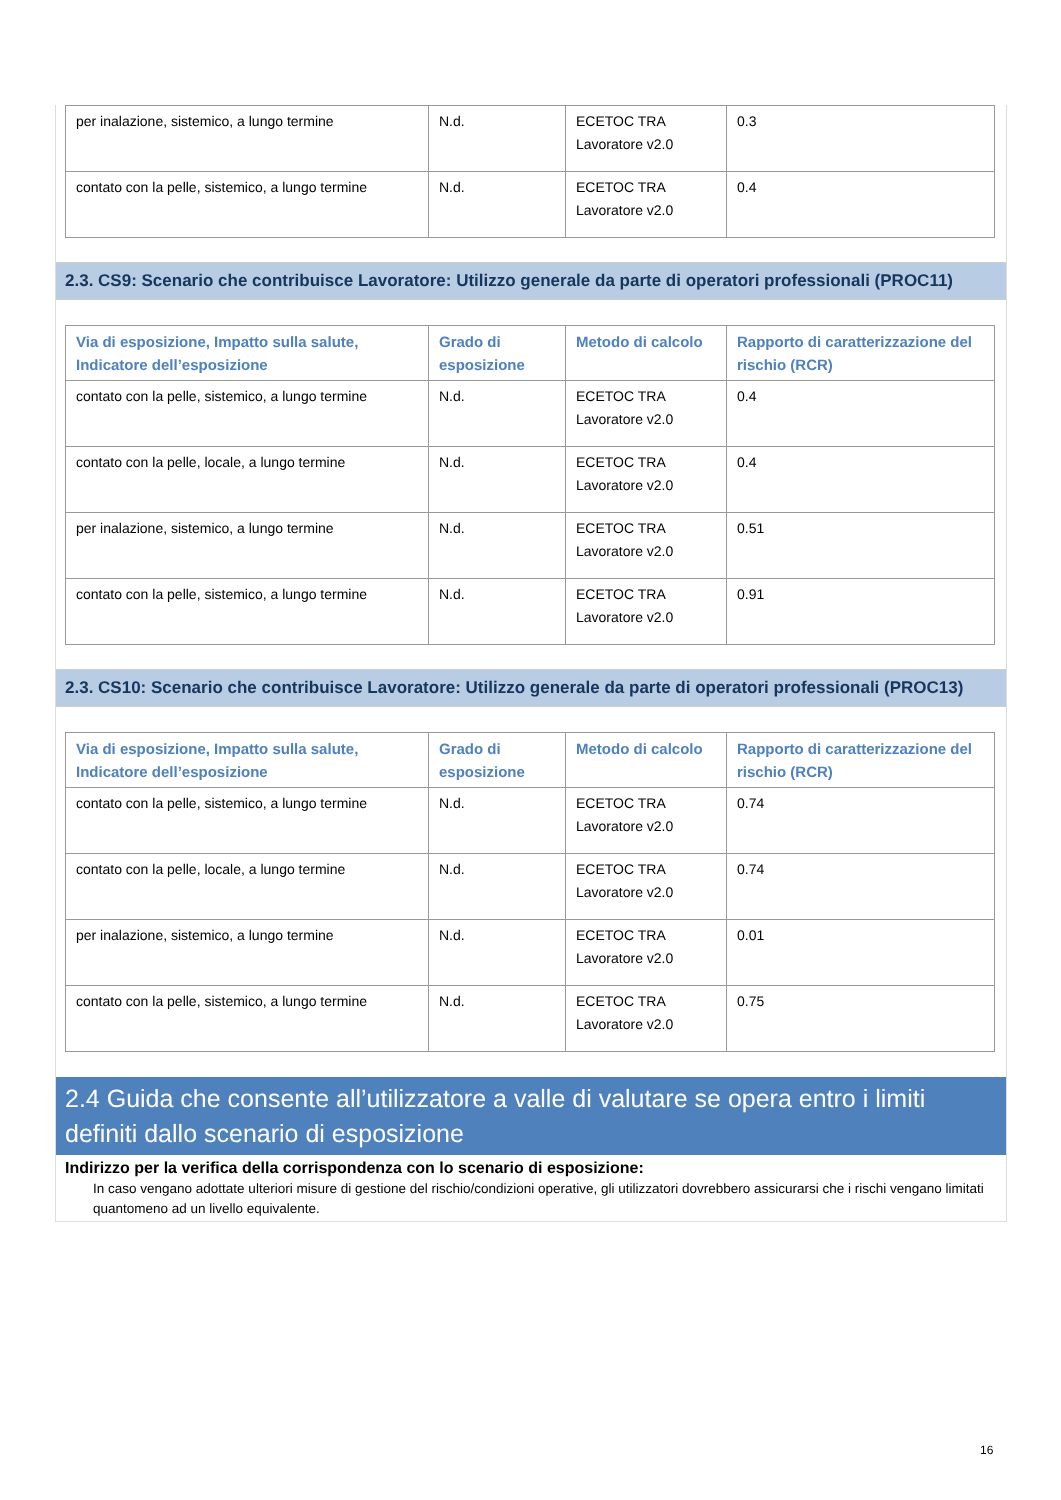| per inalazione, sistemico, a lungo termine | N.d. | ECETOC TRA Lavoratore v2.0 | 0.3 |
| contato con la pelle, sistemico, a lungo termine | N.d. | ECETOC TRA Lavoratore v2.0 | 0.4 |
2.3. CS9: Scenario che contribuisce Lavoratore: Utilizzo generale da parte di operatori professionali (PROC11)
| Via di esposizione, Impatto sulla salute, Indicatore dell’esposizione | Grado di esposizione | Metodo di calcolo | Rapporto di caratterizzazione del rischio (RCR) |
| --- | --- | --- | --- |
| contato con la pelle, sistemico, a lungo termine | N.d. | ECETOC TRA Lavoratore v2.0 | 0.4 |
| contato con la pelle, locale, a lungo termine | N.d. | ECETOC TRA Lavoratore v2.0 | 0.4 |
| per inalazione, sistemico, a lungo termine | N.d. | ECETOC TRA Lavoratore v2.0 | 0.51 |
| contato con la pelle, sistemico, a lungo termine | N.d. | ECETOC TRA Lavoratore v2.0 | 0.91 |
2.3. CS10: Scenario che contribuisce Lavoratore: Utilizzo generale da parte di operatori professionali (PROC13)
| Via di esposizione, Impatto sulla salute, Indicatore dell’esposizione | Grado di esposizione | Metodo di calcolo | Rapporto di caratterizzazione del rischio (RCR) |
| --- | --- | --- | --- |
| contato con la pelle, sistemico, a lungo termine | N.d. | ECETOC TRA Lavoratore v2.0 | 0.74 |
| contato con la pelle, locale, a lungo termine | N.d. | ECETOC TRA Lavoratore v2.0 | 0.74 |
| per inalazione, sistemico, a lungo termine | N.d. | ECETOC TRA Lavoratore v2.0 | 0.01 |
| contato con la pelle, sistemico, a lungo termine | N.d. | ECETOC TRA Lavoratore v2.0 | 0.75 |
2.4 Guida che consente all’utilizzatore a valle di valutare se opera entro i limiti definiti dallo scenario di esposizione
Indirizzo per la verifica della corrispondenza con lo scenario di esposizione:
In caso vengano adottate ulteriori misure di gestione del rischio/condizioni operative, gli utilizzatori dovrebbero assicurarsi che i rischi vengano limitati quantomeno ad un livello equivalente.
16